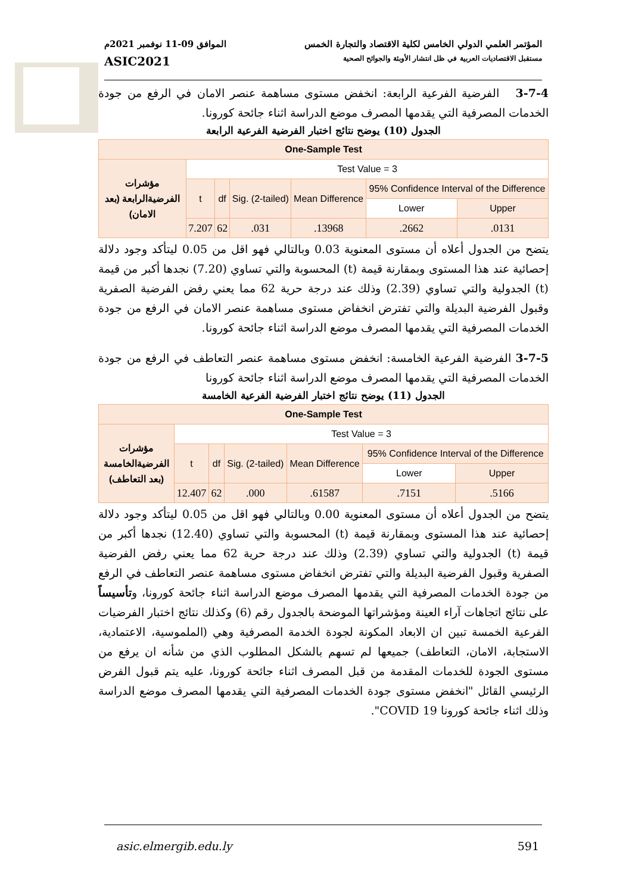المؤتمر العلمي الدولي الخامس لكلية الاقتصاد والتجارة الخمس الموافق 09-11 نوفمبر 2021م
مستقبل الاقتصاديات العربية في ظل انتشار الأوبئة والجوائح الصحية ASIC2021
3-7-4 الفرضية الفرعية الرابعة: انخفض مستوى مساهمة عنصر الامان في الرفع من جودة الخدمات المصرفية التي يقدمها المصرف موضع الدراسة اثناء جائحة كورونا.
الجدول (10) يوضح نتائج اختبار الفرضية الفرعية الرابعة
| One-Sample Test | | | | | | |
| --- | --- | --- | --- | --- | --- | --- |
| مؤشرات الفرضيةالرابعة (بعد الامان) | Test Value = 3 | | | | | |
| | t | df | Sig. (2-tailed) | Mean Difference | 95% Confidence Interval of the Difference | |
| | | | | | Lower | Upper |
| | 7.207 | 62 | .031 | .13968 | .2662 | .0131 |
يتضح من الجدول أعلاه أن مستوى المعنوية 0.03 وبالتالي فهو اقل من 0.05 ليتأكد وجود دلالة إحصائية عند هذا المستوى وبمقارنة قيمة (t) المحسوبة والتي تساوي (7.20) نجدها أكبر من قيمة (t) الجدولية والتي تساوي (2.39) وذلك عند درجة حرية 62 مما يعني رفض الفرضية الصفرية وقبول الفرضية البديلة والتي تفترض انخفاض مستوى مساهمة عنصر الامان في الرفع من جودة الخدمات المصرفية التي يقدمها المصرف موضع الدراسة اثناء جائحة كورونا.
3-7-5 الفرضية الفرعية الخامسة: انخفض مستوى مساهمة عنصر التعاطف في الرفع من جودة الخدمات المصرفية التي يقدمها المصرف موضع الدراسة اثناء جائحة كورونا
الجدول (11) يوضح نتائج اختبار الفرضية الفرعية الخامسة
| One-Sample Test | | | | | | |
| --- | --- | --- | --- | --- | --- | --- |
| مؤشرات الفرضيةالخامسة (بعد التعاطف) | Test Value = 3 | | | | | |
| | t | df | Sig. (2-tailed) | Mean Difference | 95% Confidence Interval of the Difference | |
| | | | | | Lower | Upper |
| | 12.407 | 62 | .000 | .61587 | .7151 | .5166 |
يتضح من الجدول أعلاه أن مستوى المعنوية 0.00 وبالتالي فهو اقل من 0.05 ليتأكد وجود دلالة إحصائية عند هذا المستوى وبمقارنة قيمة (t) المحسوبة والتي تساوي (12.40) نجدها أكبر من قيمة (t) الجدولية والتي تساوي (2.39) وذلك عند درجة حرية 62 مما يعني رفض الفرضية الصفرية وقبول الفرضية البديلة والتي تفترض انخفاض مستوى مساهمة عنصر التعاطف في الرفع من جودة الخدمات المصرفية التي يقدمها المصرف موضع الدراسة اثناء جائحة كورونا، وتأسيساً على نتائج اتجاهات آراء العينة ومؤشراتها الموضحة بالجدول رقم (6) وكذلك نتائج اختبار الفرضيات الفرعية الخمسة تبين ان الابعاد المكونة لجودة الخدمة المصرفية وهي (الملموسية، الاعتمادية، الاستجابة، الامان، التعاطف) جميعها لم تسهم بالشكل المطلوب الذي من شأنه ان يرفع من مستوى الجودة للخدمات المقدمة من قبل المصرف اثناء جائحة كورونا، عليه يتم قبول الفرض الرئيسي القائل "انخفض مستوى جودة الخدمات المصرفية التي يقدمها المصرف موضع الدراسة وذلك اثناء جائحة كورونا COVID 19".
asic.elmergib.edu.ly 591